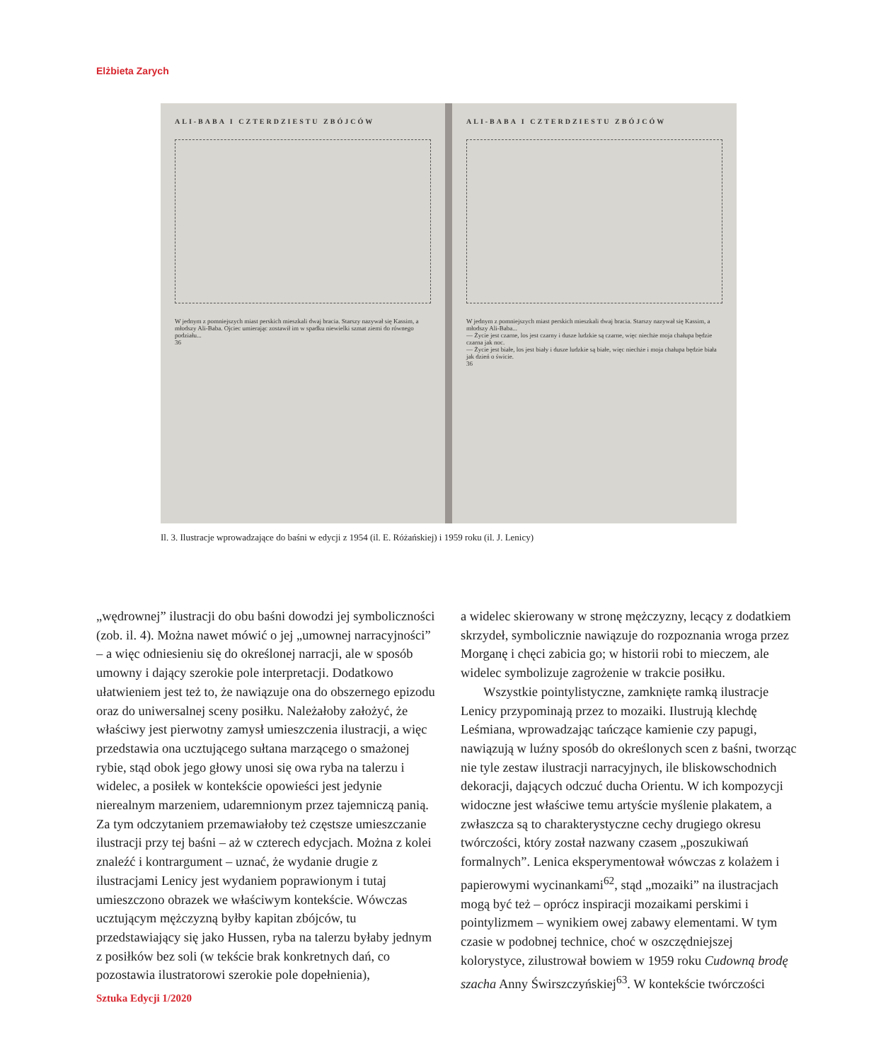Elżbieta Zarych
ALI-BABA I CZTERDZIESTU ZBÓJCÓW
W jednym z pomniejszych miast perskich mieszkali dwaj bracia. Starszy nazywał się Kassim, a młodszy Ali-Baba. Ojciec umierając zostawił im w spadku niewielki szmat ziemi do równego podziału...
36
ALI-BABA I CZTERDZIESTU ZBÓJCÓW
W jednym z pomniejszych miast perskich mieszkali dwaj bracia. Starszy nazywał się Kassim, a młodszy Ali-Baba...
— Życie jest czarne, los jest czarny i dusze ludzkie są czarne, więc niechże moja chałupa będzie czarna jak noc.
— Życie jest białe, los jest biały i dusze ludzkie są białe, więc niechże i moja chałupa będzie biała jak dzień o świcie.
36
Il. 3. Ilustracje wprowadzające do baśni w edycji z 1954 (il. E. Różańskiej) i 1959 roku (il. J. Lenicy)
„wędrownej” ilustracji do obu baśni dowodzi jej symboliczności (zob. il. 4). Można nawet mówić o jej „umownej narracyjności” – a więc odniesieniu się do określonej narracji, ale w sposób umowny i dający szerokie pole interpretacji. Dodatkowo ułatwieniem jest też to, że nawiązuje ona do obszernego epizodu oraz do uniwersalnej sceny posiłku. Należałoby założyć, że właściwy jest pierwotny zamysł umieszczenia ilustracji, a więc przedstawia ona ucztującego sułtana marzącego o smażonej rybie, stąd obok jego głowy unosi się owa ryba na talerzu i widelec, a posiłek w kontekście opowieści jest jedynie nierealnym marzeniem, udaremnionym przez tajemniczą panią. Za tym odczytaniem przemawiałoby też częstsze umieszczanie ilustracji przy tej baśni – aż w czterech edycjach. Można z kolei znaleźć i kontrargument – uznać, że wydanie drugie z ilustracjami Lenicy jest wydaniem poprawionym i tutaj umieszczono obrazek we właściwym kontekście. Wówczas ucztującym mężczyzną byłby kapitan zbójców, tu przedstawiający się jako Hussen, ryba na talerzu byłaby jednym z posiłków bez soli (w tekście brak konkretnych dań, co pozostawia ilustratorowi szerokie pole dopełnienia),
a widelec skierowany w stronę mężczyzny, lecący z dodatkiem skrzydeł, symbolicznie nawiązuje do rozpoznania wroga przez Morganę i chęci zabicia go; w historii robi to mieczem, ale widelec symbolizuje zagrożenie w trakcie posiłku.
Wszystkie pointylistyczne, zamknięte ramką ilustracje Lenicy przypominają przez to mozaiki. Ilustrują klechdę Leśmiana, wprowadzając tańczące kamienie czy papugi, nawiązują w luźny sposób do określonych scen z baśni, tworząc nie tyle zestaw ilustracji narracyjnych, ile bliskowschodnich dekoracji, dających odczuć ducha Orientu. W ich kompozycji widoczne jest właściwe temu artyście myślenie plakatem, a zwłaszcza są to charakterystyczne cechy drugiego okresu twórczości, który został nazwany czasem „poszukiwań formalnych”. Lenica eksperymentował wówczas z kolażem i papierowymi wycinankami<sup>62</sup>, stąd „mozaiki” na ilustracjach mogą być też – oprócz inspiracji mozaikami perskimi i pointylizmem – wynikiem owej zabawy elementami. W tym czasie w podobnej technice, choć w oszczędniejszej kolorystyce, zilustrował bowiem w 1959 roku Cudowną brodę szacha Anny Świrszczyńskiej<sup>63</sup>. W kontekście twórczości
Sztuka Edycji 1/2020